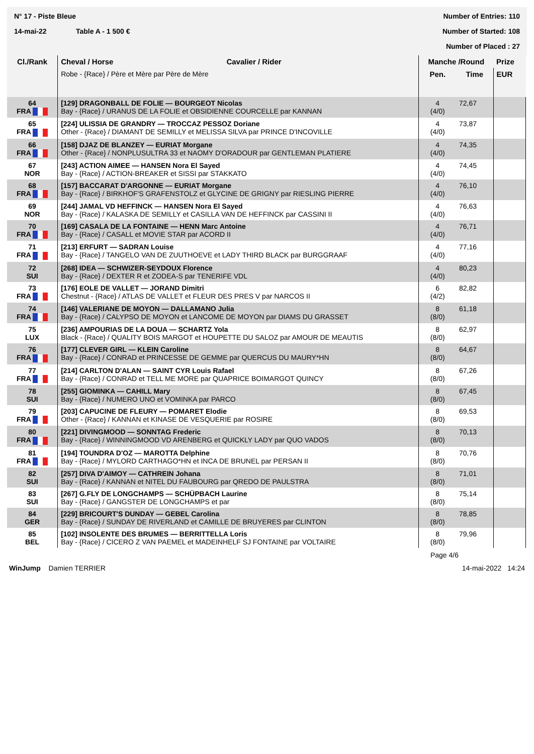N° 17 - Piste Bleue Number of Entries: 110
14-mai-22 Table A - 1 500 € Number of Started: 108
Number of Placed : 27
| Cl./Rank | Cheval / Horse Cavalier / Rider | Manche /Round | | Prize |
| --- | --- | --- | --- | --- |
| | Robe - {Race} / Père et Mère par Père de Mère | Pen. | Time | EUR |
| 64 FRA | [129] DRAGONBALL DE FOLIE — BOURGEOT Nicolas Bay - {Race} / URANUS DE LA FOLIE et OBSIDIENNE COURCELLE par KANNAN | 4 (4/0) | 72,67 | |
| 65 FRA | [224] ULISSIA DE GRANDRY — TROCCAZ PESSOZ Doriane Other - {Race} / DIAMANT DE SEMILLY et MELISSA SILVA par PRINCE D'INCOVILLE | 4 (4/0) | 73,87 | |
| 66 FRA | [158] DJAZ DE BLANZEY — EURIAT Morgane Other - {Race} / NONPLUSULTRA 33 et NAOMY D'ORADOUR par GENTLEMAN PLATIERE | 4 (4/0) | 74,35 | |
| 67 NOR | [243] ACTION AIMEE — HANSEN Nora El Sayed Bay - {Race} / ACTION-BREAKER et SISSI par STAKKATO | 4 (4/0) | 74,45 | |
| 68 FRA | [157] BACCARAT D'ARGONNE — EURIAT Morgane Bay - {Race} / BIRKHOF'S GRAFENSTOLZ et GLYCINE DE GRIGNY par RIESLING PIERRE | 4 (4/0) | 76,10 | |
| 69 NOR | [244] JAMAL VD HEFFINCK — HANSEN Nora El Sayed Bay - {Race} / KALASKA DE SEMILLY et CASILLA VAN DE HEFFINCK par CASSINI II | 4 (4/0) | 76,63 | |
| 70 FRA | [169] CASALA DE LA FONTAINE — HENN Marc Antoine Bay - {Race} / CASALL et MOVIE STAR par ACORD II | 4 (4/0) | 76,71 | |
| 71 FRA | [213] ERFURT — SADRAN Louise Bay - {Race} / TANGELO VAN DE ZUUTHOEVE et LADY THIRD BLACK par BURGGRAAF | 4 (4/0) | 77,16 | |
| 72 SUI | [268] IDEA — SCHWIZER-SEYDOUX Florence Bay - {Race} / DEXTER R et ZODEA-S par TENERIFE VDL | 4 (4/0) | 80,23 | |
| 73 FRA | [176] EOLE DE VALLET — JORAND Dimitri Chestnut - {Race} / ATLAS DE VALLET et FLEUR DES PRES V par NARCOS II | 6 (4/2) | 82,82 | |
| 74 FRA | [146] VALERIANE DE MOYON — DALLAMANO Julia Bay - {Race} / CALYPSO DE MOYON et LANCOME DE MOYON par DIAMS DU GRASSET | 8 (8/0) | 61,18 | |
| 75 LUX | [236] AMPOURIAS DE LA DOUA — SCHARTZ Yola Black - {Race} / QUALITY BOIS MARGOT et HOUPETTE DU SALOZ par AMOUR DE MEAUTIS | 8 (8/0) | 62,97 | |
| 76 FRA | [177] CLEVER GIRL — KLEIN Caroline Bay - {Race} / CONRAD et PRINCESSE DE GEMME par QUERCUS DU MAURY*HN | 8 (8/0) | 64,67 | |
| 77 FRA | [214] CARLTON D'ALAN — SAINT CYR Louis Rafael Bay - {Race} / CONRAD et TELL ME MORE par QUAPRICE BOIMARGOT QUINCY | 8 (8/0) | 67,26 | |
| 78 SUI | [255] GIOMINKA — CAHILL Mary Bay - {Race} / NUMERO UNO et VOMINKA par PARCO | 8 (8/0) | 67,45 | |
| 79 FRA | [203] CAPUCINE DE FLEURY — POMARET Elodie Other - {Race} / KANNAN et KINASE DE VESQUERIE par ROSIRE | 8 (8/0) | 69,53 | |
| 80 FRA | [221] DIVINGMOOD — SONNTAG Frederic Bay - {Race} / WINNINGMOOD VD ARENBERG et QUICKLY LADY par QUO VADOS | 8 (8/0) | 70,13 | |
| 81 FRA | [194] TOUNDRA D'OZ — MAROTTA Delphine Bay - {Race} / MYLORD CARTHAGO*HN et INCA DE BRUNEL par PERSAN II | 8 (8/0) | 70,76 | |
| 82 SUI | [257] DIVA D'AIMOY — CATHREIN Johana Bay - {Race} / KANNAN et NITEL DU FAUBOURG par QREDO DE PAULSTRA | 8 (8/0) | 71,01 | |
| 83 SUI | [267] G.FLY DE LONGCHAMPS — SCHÜPBACH Laurine Bay - {Race} / GANGSTER DE LONGCHAMPS et par | 8 (8/0) | 75,14 | |
| 84 GER | [229] BRICOURT'S DUNDAY — GEBEL Carolina Bay - {Race} / SUNDAY DE RIVERLAND et CAMILLE DE BRUYERES par CLINTON | 8 (8/0) | 78,85 | |
| 85 BEL | [102] INSOLENTE DES BRUMES — BERRITTELLA Loris Bay - {Race} / CICERO Z VAN PAEMEL et MADEINHELF SJ FONTAINE par VOLTAIRE | 8 (8/0) | 79,96 | |
Page 4/6
WinJump Damien TERRIER 14-mai-2022 14:24